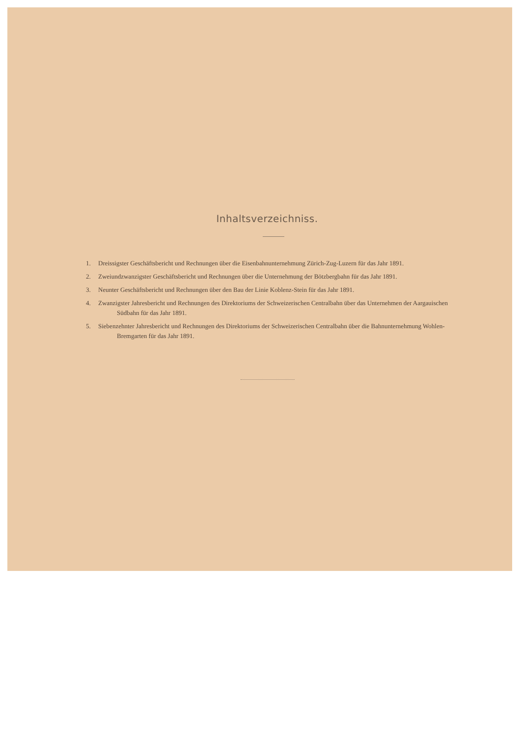Inhaltsverzeichniss.
1. Dreissigster Geschäftsbericht und Rechnungen über die Eisenbahnunternehmung Zürich-Zug-Luzern für das Jahr 1891.
2. Zweiundzwanzigster Geschäftsbericht und Rechnungen über die Unternehmung der Bötzbergbahn für das Jahr 1891.
3. Neunter Geschäftsbericht und Rechnungen über den Bau der Linie Koblenz-Stein für das Jahr 1891.
4. Zwanzigster Jahresbericht und Rechnungen des Direktoriums der Schweizerischen Centralbahn über das Unternehmen der Aargauischen Südbahn für das Jahr 1891.
5. Siebenzehnter Jahresbericht und Rechnungen des Direktoriums der Schweizerischen Centralbahn über die Bahnunternehmung Wohlen-Bremgarten für das Jahr 1891.